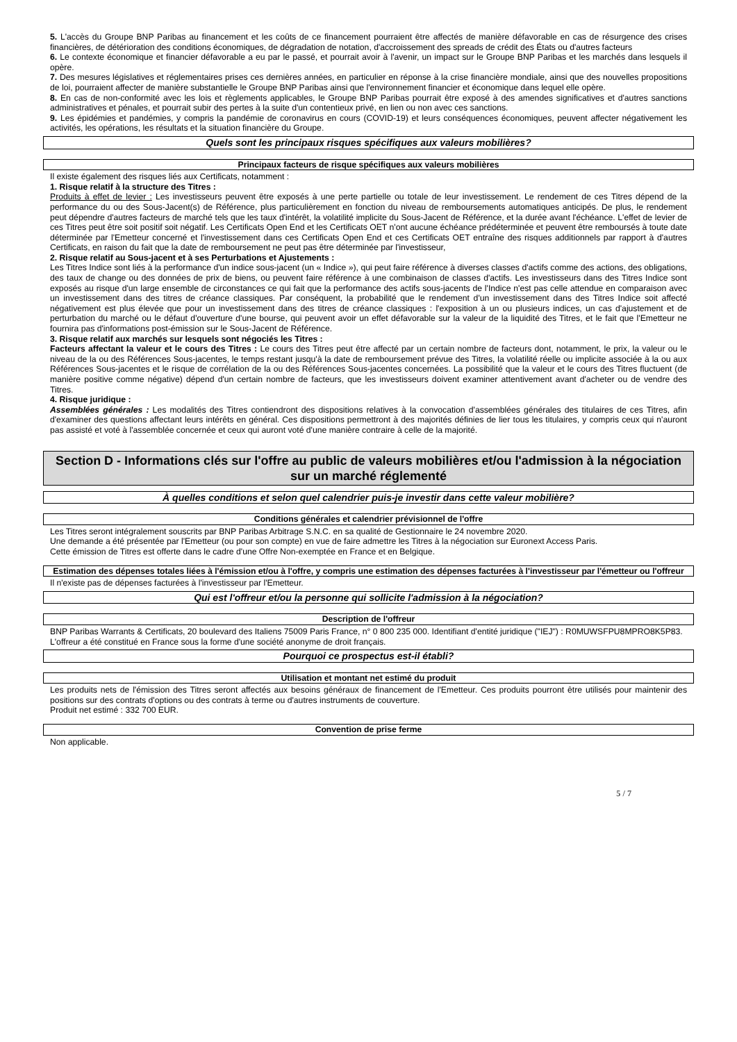5. L'accès du Groupe BNP Paribas au financement et les coûts de ce financement pourraient être affectés de manière défavorable en cas de résurgence des crises financières, de détérioration des conditions économiques, de dégradation de notation, d'accroissement des spreads de crédit des États ou d'autres facteurs
6. Le contexte économique et financier défavorable a eu par le passé, et pourrait avoir à l'avenir, un impact sur le Groupe BNP Paribas et les marchés dans lesquels il opère.
7. Des mesures législatives et réglementaires prises ces dernières années, en particulier en réponse à la crise financière mondiale, ainsi que des nouvelles propositions de loi, pourraient affecter de manière substantielle le Groupe BNP Paribas ainsi que l'environnement financier et économique dans lequel elle opère.
8. En cas de non-conformité avec les lois et règlements applicables, le Groupe BNP Paribas pourrait être exposé à des amendes significatives et d'autres sanctions administratives et pénales, et pourrait subir des pertes à la suite d'un contentieux privé, en lien ou non avec ces sanctions.
9. Les épidémies et pandémies, y compris la pandémie de coronavirus en cours (COVID-19) et leurs conséquences économiques, peuvent affecter négativement les activités, les opérations, les résultats et la situation financière du Groupe.
Quels sont les principaux risques spécifiques aux valeurs mobilières?
Principaux facteurs de risque spécifiques aux valeurs mobilières
Il existe également des risques liés aux Certificats, notamment :
1. Risque relatif à la structure des Titres :
Produits à effet de levier : Les investisseurs peuvent être exposés à une perte partielle ou totale de leur investissement. Le rendement de ces Titres dépend de la performance du ou des Sous-Jacent(s) de Référence, plus particulièrement en fonction du niveau de remboursements automatiques anticipés. De plus, le rendement peut dépendre d'autres facteurs de marché tels que les taux d'intérêt, la volatilité implicite du Sous-Jacent de Référence, et la durée avant l'échéance. L'effet de levier de ces Titres peut être soit positif soit négatif. Les Certificats Open End et les Certificats OET n'ont aucune échéance prédéterminée et peuvent être remboursés à toute date déterminée par l'Emetteur concerné et l'investissement dans ces Certificats Open End et ces Certificats OET entraîne des risques additionnels par rapport à d'autres Certificats, en raison du fait que la date de remboursement ne peut pas être déterminée par l'investisseur,
2. Risque relatif au Sous-jacent et à ses Perturbations et Ajustements :
Les Titres Indice sont liés à la performance d'un indice sous-jacent (un « Indice »), qui peut faire référence à diverses classes d'actifs comme des actions, des obligations, des taux de change ou des données de prix de biens, ou peuvent faire référence à une combinaison de classes d'actifs. Les investisseurs dans des Titres Indice sont exposés au risque d'un large ensemble de circonstances ce qui fait que la performance des actifs sous-jacents de l'Indice n'est pas celle attendue en comparaison avec un investissement dans des titres de créance classiques. Par conséquent, la probabilité que le rendement d'un investissement dans des Titres Indice soit affecté négativement est plus élevée que pour un investissement dans des titres de créance classiques : l'exposition à un ou plusieurs indices, un cas d'ajustement et de perturbation du marché ou le défaut d'ouverture d'une bourse, qui peuvent avoir un effet défavorable sur la valeur de la liquidité des Titres, et le fait que l'Emetteur ne fournira pas d'informations post-émission sur le Sous-Jacent de Référence.
3. Risque relatif aux marchés sur lesquels sont négociés les Titres :
Facteurs affectant la valeur et le cours des Titres : Le cours des Titres peut être affecté par un certain nombre de facteurs dont, notamment, le prix, la valeur ou le niveau de la ou des Références Sous-jacentes, le temps restant jusqu'à la date de remboursement prévue des Titres, la volatilité réelle ou implicite associée à la ou aux Références Sous-jacentes et le risque de corrélation de la ou des Références Sous-jacentes concernées. La possibilité que la valeur et le cours des Titres fluctuent (de manière positive comme négative) dépend d'un certain nombre de facteurs, que les investisseurs doivent examiner attentivement avant d'acheter ou de vendre des Titres.
4. Risque juridique :
Assemblées générales : Les modalités des Titres contiendront des dispositions relatives à la convocation d'assemblées générales des titulaires de ces Titres, afin d'examiner des questions affectant leurs intérêts en général. Ces dispositions permettront à des majorités définies de lier tous les titulaires, y compris ceux qui n'auront pas assisté et voté à l'assemblée concernée et ceux qui auront voté d'une manière contraire à celle de la majorité.
Section D - Informations clés sur l'offre au public de valeurs mobilières et/ou l'admission à la négociation sur un marché réglementé
À quelles conditions et selon quel calendrier puis-je investir dans cette valeur mobilière?
Conditions générales et calendrier prévisionnel de l'offre
Les Titres seront intégralement souscrits par BNP Paribas Arbitrage S.N.C. en sa qualité de Gestionnaire le 24 novembre 2020.
Une demande a été présentée par l'Emetteur (ou pour son compte) en vue de faire admettre les Titres à la négociation sur Euronext Access Paris.
Cette émission de Titres est offerte dans le cadre d'une Offre Non-exemptée en France et en Belgique.
Estimation des dépenses totales liées à l'émission et/ou à l'offre, y compris une estimation des dépenses facturées à l'investisseur par l'émetteur ou l'offreur
Il n'existe pas de dépenses facturées à l'investisseur par l'Emetteur.
Qui est l'offreur et/ou la personne qui sollicite l'admission à la négociation?
Description de l'offreur
BNP Paribas Warrants & Certificats, 20 boulevard des Italiens 75009 Paris France, n° 0 800 235 000. Identifiant d'entité juridique ("IEJ") : R0MUWSFPU8MPRO8K5P83.
L'offreur a été constitué en France sous la forme d'une société anonyme de droit français.
Pourquoi ce prospectus est-il établi?
Utilisation et montant net estimé du produit
Les produits nets de l'émission des Titres seront affectés aux besoins généraux de financement de l'Emetteur. Ces produits pourront être utilisés pour maintenir des positions sur des contrats d'options ou des contrats à terme ou d'autres instruments de couverture.
Produit net estimé : 332 700 EUR.
Convention de prise ferme
Non applicable.
5 / 7